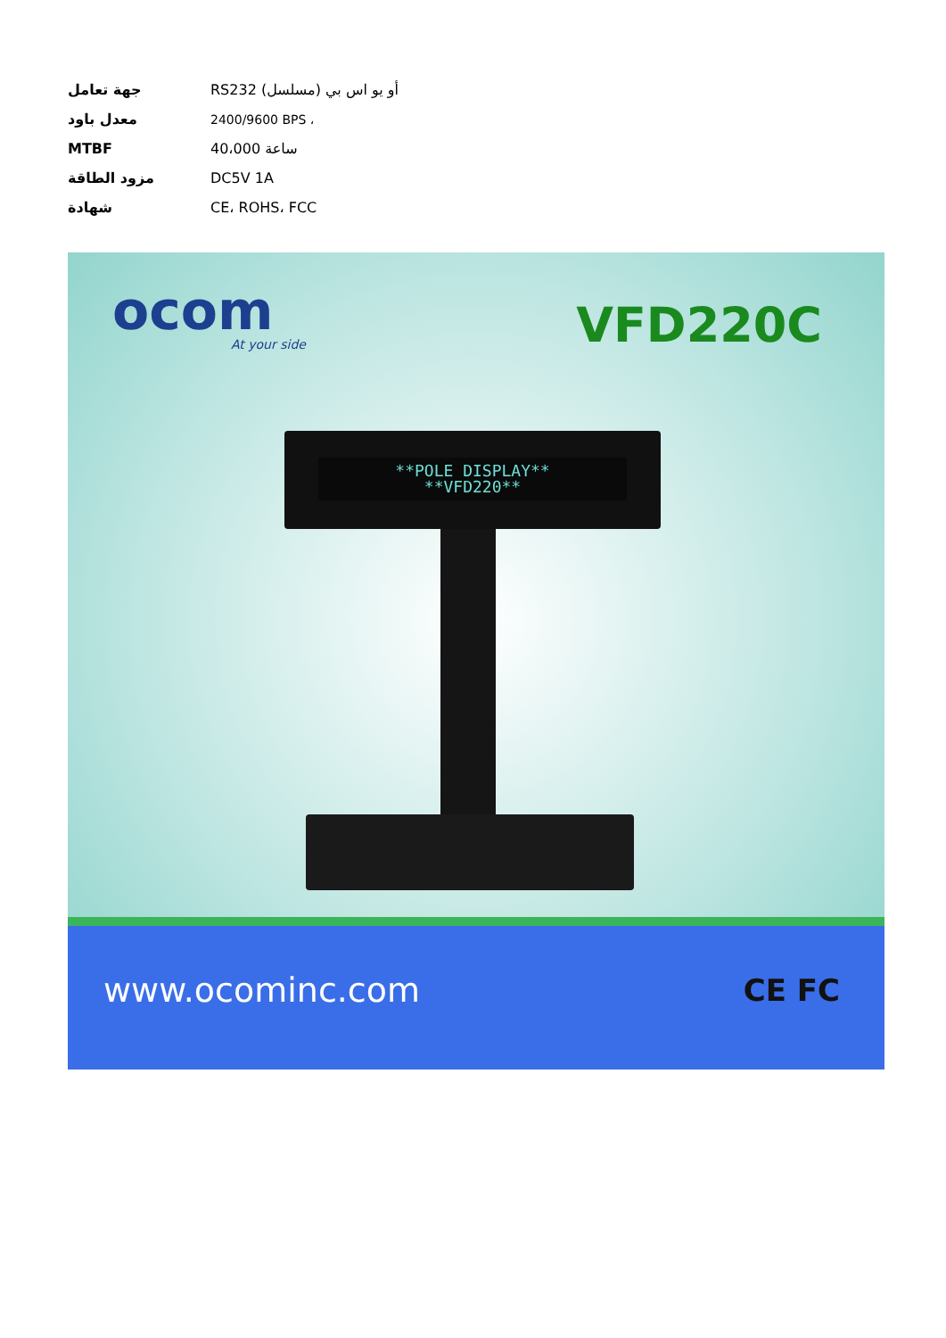| جهة تعامل | RS232 (مسلسل) أو يو اس بي |
| معدل باود | 2400/9600 BPS ، |
| MTBF | 40،000 ساعة |
| مزود الطاقة | DC5V 1A |
| شهادة | CE، ROHS، FCC |
ocom
At your side VFD220C
**POLE DISPLAY**
**VFD220**
www.ocominc.com CE FC